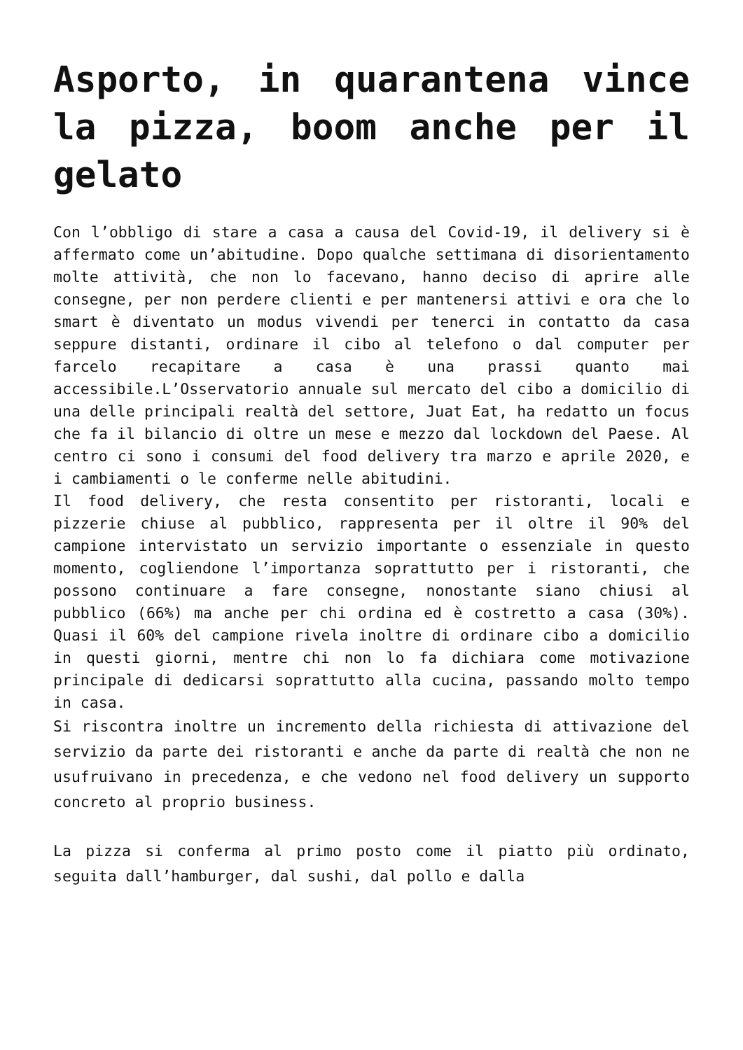Asporto, in quarantena vince la pizza, boom anche per il gelato
Con l’obbligo di stare a casa a causa del Covid-19, il delivery si è affermato come un’abitudine. Dopo qualche settimana di disorientamento molte attività, che non lo facevano, hanno deciso di aprire alle consegne, per non perdere clienti e per mantenersi attivi e ora che lo smart è diventato un modus vivendi per tenerci in contatto da casa seppure distanti, ordinare il cibo al telefono o dal computer per farcelo recapitare a casa è una prassi quanto mai accessibile.L’Osservatorio annuale sul mercato del cibo a domicilio di una delle principali realtà del settore, Juat Eat, ha redatto un focus che fa il bilancio di oltre un mese e mezzo dal lockdown del Paese. Al centro ci sono i consumi del food delivery tra marzo e aprile 2020, e i cambiamenti o le conferme nelle abitudini.
Il food delivery, che resta consentito per ristoranti, locali e pizzerie chiuse al pubblico, rappresenta per il oltre il 90% del campione intervistato un servizio importante o essenziale in questo momento, cogliendone l’importanza soprattutto per i ristoranti, che possono continuare a fare consegne, nonostante siano chiusi al pubblico (66%) ma anche per chi ordina ed è costretto a casa (30%). Quasi il 60% del campione rivela inoltre di ordinare cibo a domicilio in questi giorni, mentre chi non lo fa dichiara come motivazione principale di dedicarsi soprattutto alla cucina, passando molto tempo in casa.
Si riscontra inoltre un incremento della richiesta di attivazione del servizio da parte dei ristoranti e anche da parte di realtà che non ne usufruivano in precedenza, e che vedono nel food delivery un supporto concreto al proprio business.
La pizza si conferma al primo posto come il piatto più ordinato, seguita dall’hamburger, dal sushi, dal pollo e dalla